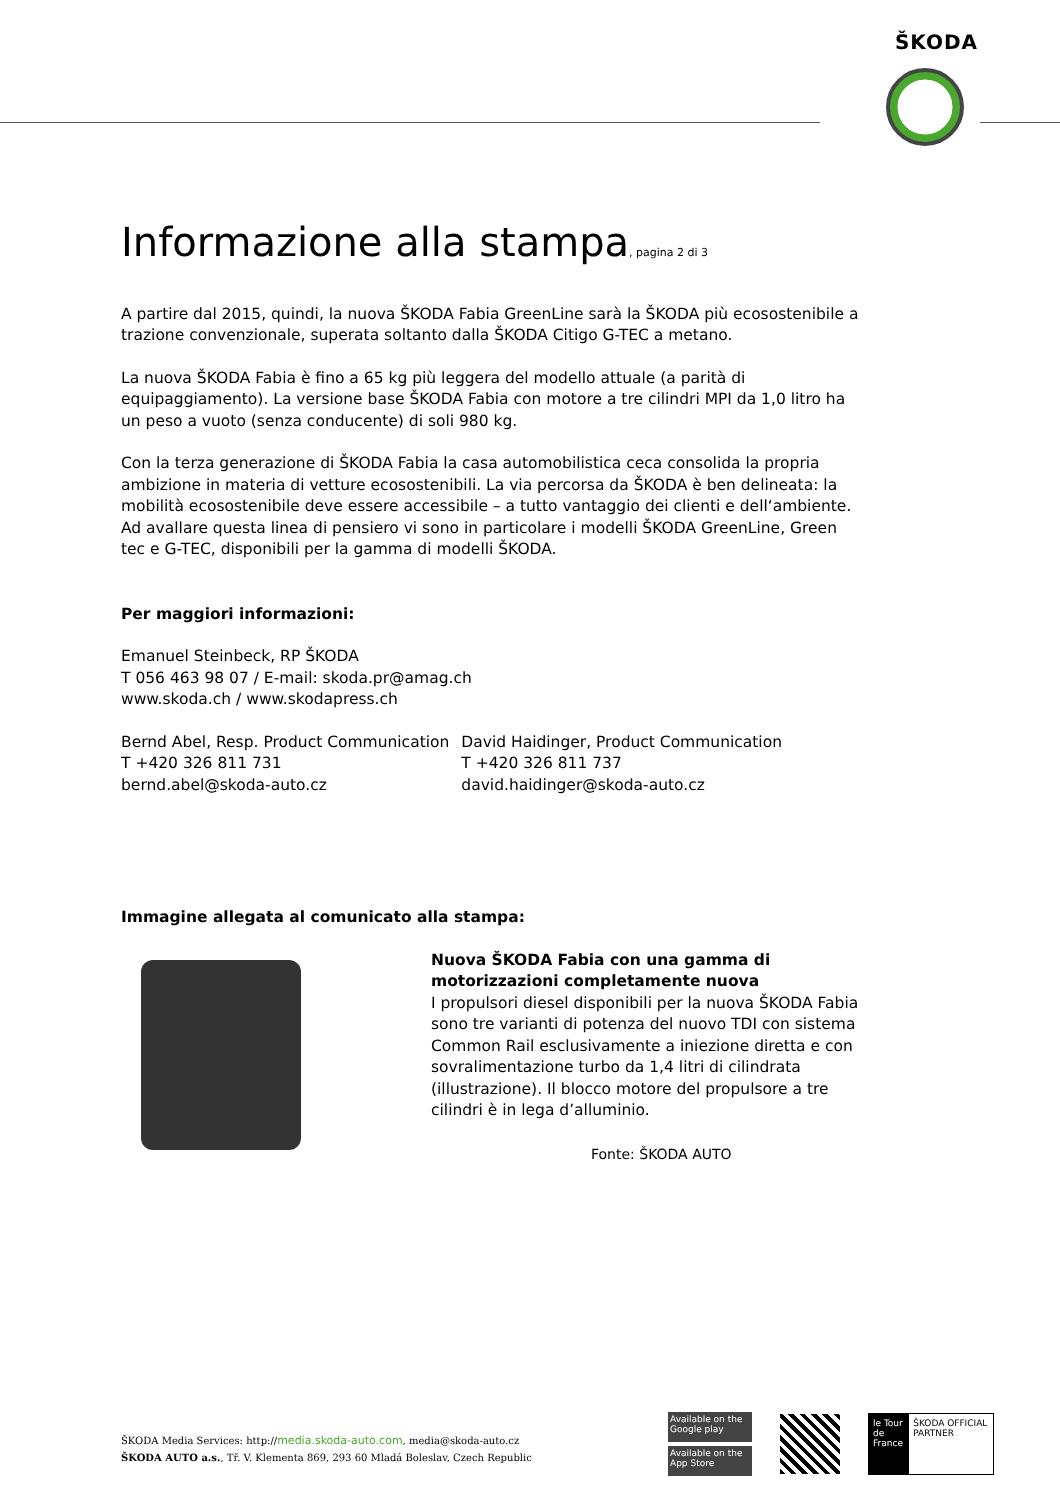ŠKODA
Informazione alla stampa, pagina 2 di 3
A partire dal 2015, quindi, la nuova ŠKODA Fabia GreenLine sarà la ŠKODA più ecosostenibile a trazione convenzionale, superata soltanto dalla ŠKODA Citigo G-TEC a metano.
La nuova ŠKODA Fabia è fino a 65 kg più leggera del modello attuale (a parità di equipaggiamento). La versione base ŠKODA Fabia con motore a tre cilindri MPI da 1,0 litro ha un peso a vuoto (senza conducente) di soli 980 kg.
Con la terza generazione di ŠKODA Fabia la casa automobilistica ceca consolida la propria ambizione in materia di vetture ecosostenibili. La via percorsa da ŠKODA è ben delineata: la mobilità ecosostenibile deve essere accessibile – a tutto vantaggio dei clienti e dell‘ambiente. Ad avallare questa linea di pensiero vi sono in particolare i modelli ŠKODA GreenLine, Green tec e G-TEC, disponibili per la gamma di modelli ŠKODA.
Per maggiori informazioni:
Emanuel Steinbeck, RP ŠKODA
T 056 463 98 07 / E-mail: skoda.pr@amag.ch
www.skoda.ch / www.skodapress.ch
Bernd Abel, Resp. Product Communication
T +420 326 811 731
bernd.abel@skoda-auto.cz
David Haidinger, Product Communication
T +420 326 811 737
david.haidinger@skoda-auto.cz
Immagine allegata al comunicato alla stampa:
Nuova ŠKODA Fabia con una gamma di motorizzazioni completamente nuova
I propulsori diesel disponibili per la nuova ŠKODA Fabia sono tre varianti di potenza del nuovo TDI con sistema Common Rail esclusivamente a iniezione diretta e con sovralimentazione turbo da 1,4 litri di cilindrata (illustrazione). Il blocco motore del propulsore a tre cilindri è in lega d’alluminio.
Fonte: ŠKODA AUTO
ŠKODA Media Services: http://media.skoda-auto.com, media@skoda-auto.cz
ŠKODA AUTO a.s., Tř. V. Klementa 869, 293 60 Mladá Boleslav, Czech Republic
Available on the Google play
Available on the App Store
le Tour de France
ŠKODA OFFICIAL PARTNER